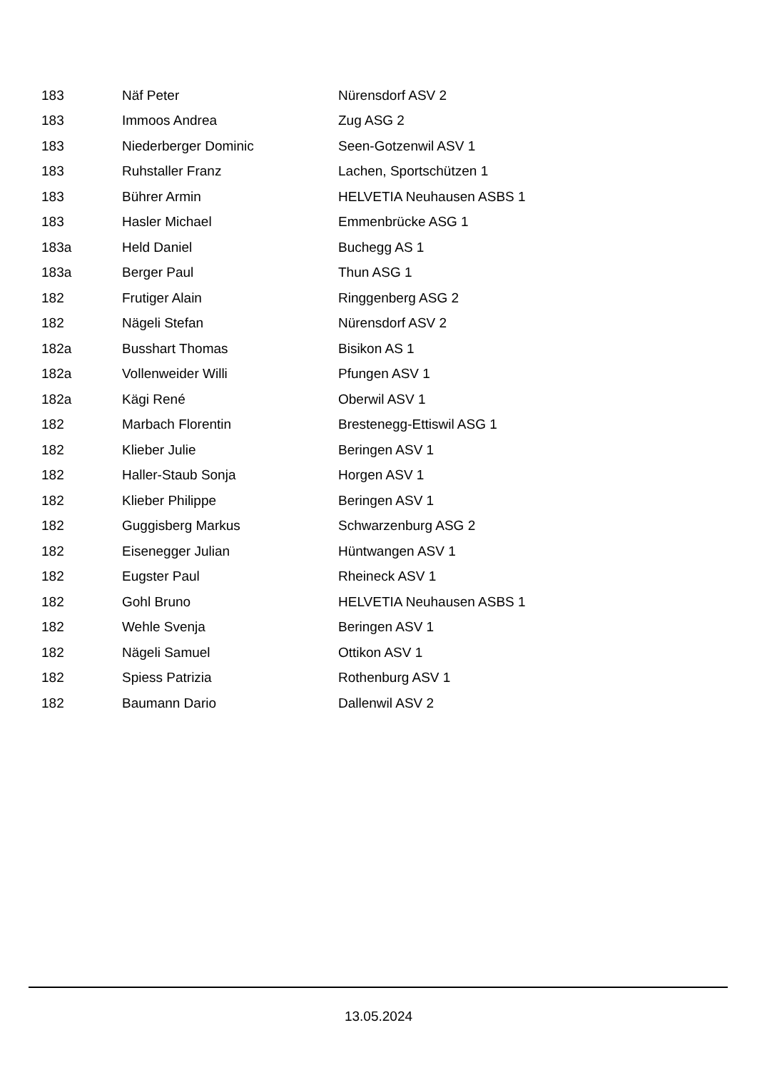| 183 | Näf Peter | Nürensdorf ASV 2 |
| 183 | Immoos Andrea | Zug ASG 2 |
| 183 | Niederberger Dominic | Seen-Gotzenwil ASV 1 |
| 183 | Ruhstaller Franz | Lachen, Sportschützen 1 |
| 183 | Bührer Armin | HELVETIA Neuhausen ASBS 1 |
| 183 | Hasler Michael | Emmenbrücke ASG 1 |
| 183a | Held Daniel | Buchegg AS 1 |
| 183a | Berger Paul | Thun ASG 1 |
| 182 | Frutiger Alain | Ringgenberg ASG 2 |
| 182 | Nägeli Stefan | Nürensdorf ASV 2 |
| 182a | Busshart Thomas | Bisikon AS 1 |
| 182a | Vollenweider Willi | Pfungen ASV 1 |
| 182a | Kägi René | Oberwil ASV 1 |
| 182 | Marbach Florentin | Brestenegg-Ettiswil ASG 1 |
| 182 | Klieber Julie | Beringen ASV 1 |
| 182 | Haller-Staub Sonja | Horgen ASV 1 |
| 182 | Klieber Philippe | Beringen ASV 1 |
| 182 | Guggisberg Markus | Schwarzenburg ASG 2 |
| 182 | Eisenegger Julian | Hüntwangen ASV 1 |
| 182 | Eugster Paul | Rheineck ASV 1 |
| 182 | Gohl Bruno | HELVETIA Neuhausen ASBS 1 |
| 182 | Wehle Svenja | Beringen ASV 1 |
| 182 | Nägeli Samuel | Ottikon ASV 1 |
| 182 | Spiess Patrizia | Rothenburg ASV 1 |
| 182 | Baumann Dario | Dallenwil ASV 2 |
13.05.2024